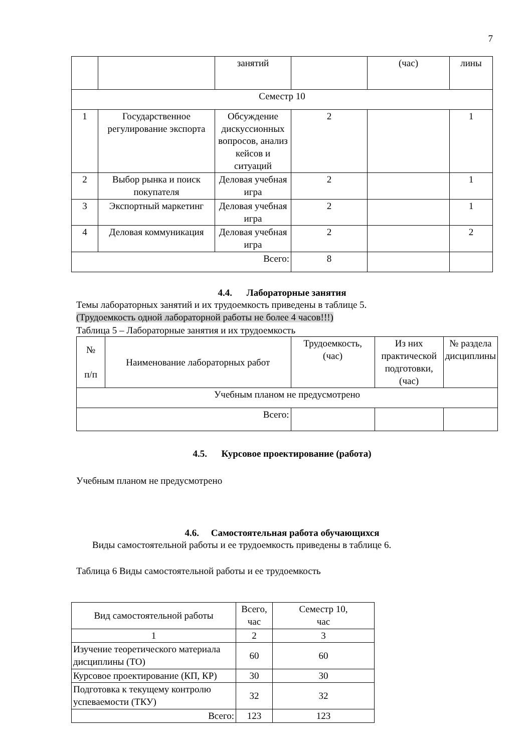7
| | | занятий | | (час) | лины |
| Семестр 10 | | | | | |
| 1 | Государственное регулирование экспорта | Обсуждение дискуссионных вопросов, анализ кейсов и ситуаций | 2 | | 1 |
| 2 | Выбор рынка и поиск покупателя | Деловая учебная игра | 2 | | 1 |
| 3 | Экспортный маркетинг | Деловая учебная игра | 2 | | 1 |
| 4 | Деловая коммуникация | Деловая учебная игра | 2 | | 2 |
| Всего: | | | 8 | | |
4.4. Лабораторные занятия
Темы лабораторных занятий и их трудоемкость приведены в таблице 5.
(Трудоемкость одной лабораторной работы не более 4 часов!!!)
Таблица 5 – Лабораторные занятия и их трудоемкость
| № п/п | Наименование лабораторных работ | Трудоемкость, (час) | Из них практической подготовки, (час) | № раздела дисциплины |
| --- | --- | --- | --- | --- |
| Учебным планом не предусмотрено | | | | |
| Всего: | | | | |
4.5. Курсовое проектирование (работа)
Учебным планом не предусмотрено
4.6. Самостоятельная работа обучающихся
Виды самостоятельной работы и ее трудоемкость приведены в таблице 6.
Таблица 6 Виды самостоятельной работы и ее трудоемкость
| Вид самостоятельной работы | Всего, час | Семестр 10, час |
| 1 | 2 | 3 |
| Изучение теоретического материала дисциплины (ТО) | 60 | 60 |
| Курсовое проектирование (КП, КР) | 30 | 30 |
| Подготовка к текущему контролю успеваемости (ТКУ) | 32 | 32 |
| Всего: | 123 | 123 |